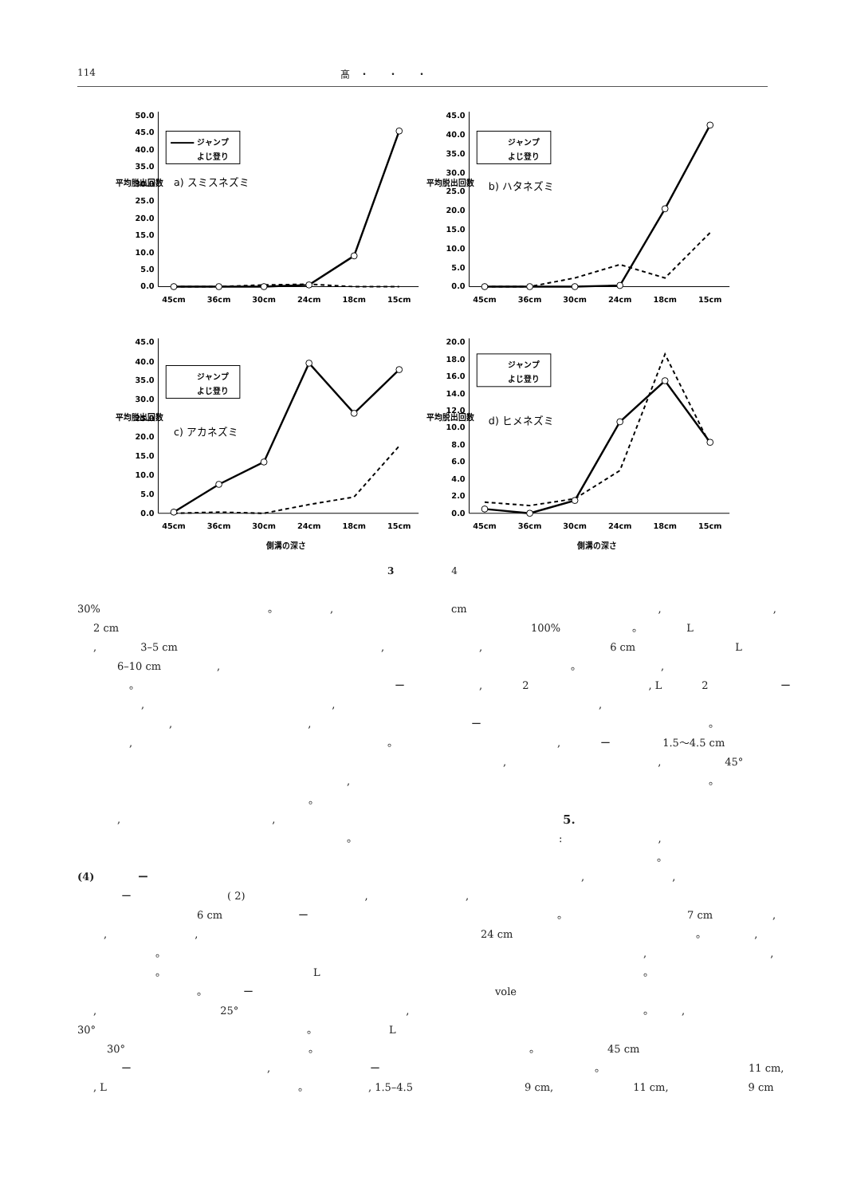114 髙　・　　・　　・
0.0
5.0
10.0
15.0
20.0
25.0
30.0
35.0
40.0
45.0
50.0
平均脱出回数
45cm
36cm
30cm
24cm
18cm
15cm
ジャンプ
よじ登り
a) スミスネズミ
0.0
5.0
10.0
15.0
20.0
25.0
30.0
35.0
40.0
45.0
平均脱出回数
45cm
36cm
30cm
24cm
18cm
15cm
ジャンプ
よじ登り
b) ハタネズミ
0.0
5.0
10.0
15.0
20.0
25.0
30.0
35.0
40.0
45.0
平均脱出回数
45cm
36cm
30cm
24cm
18cm
15cm
側溝の深さ
ジャンプ
よじ登り
c) アカネズミ
0.0
2.0
4.0
6.0
8.0
10.0
12.0
14.0
16.0
18.0
20.0
平均脱出回数
45cm
36cm
30cm
24cm
18cm
15cm
側溝の深さ
ジャンプ
よじ登り
d) ヒメネズミ
3　　　　　　4
30% 。,
2 cm
, 3–5 cm,
6–10 cm,
。 ー
,,
,,
, 。
,
。
,,
。
(4) ー
ー ( 2),
6 cm ー
,,
。
。 L
。 ー
, 25°,
30° 。 L
30° 。
ー, ー
, L 。, 1.5–4.5
cm,,
100% 。 L
, 6 cm L
。,
, 2, L 2 ー
,
ー 。
, ー 1.5〜4.5 cm
,, 45°
。
5.
:,
。
,,
,
。 7 cm,
24 cm 。,
,,
。
vole
。,
。 45 cm
。 11 cm,
9 cm, 11 cm, 9 cm